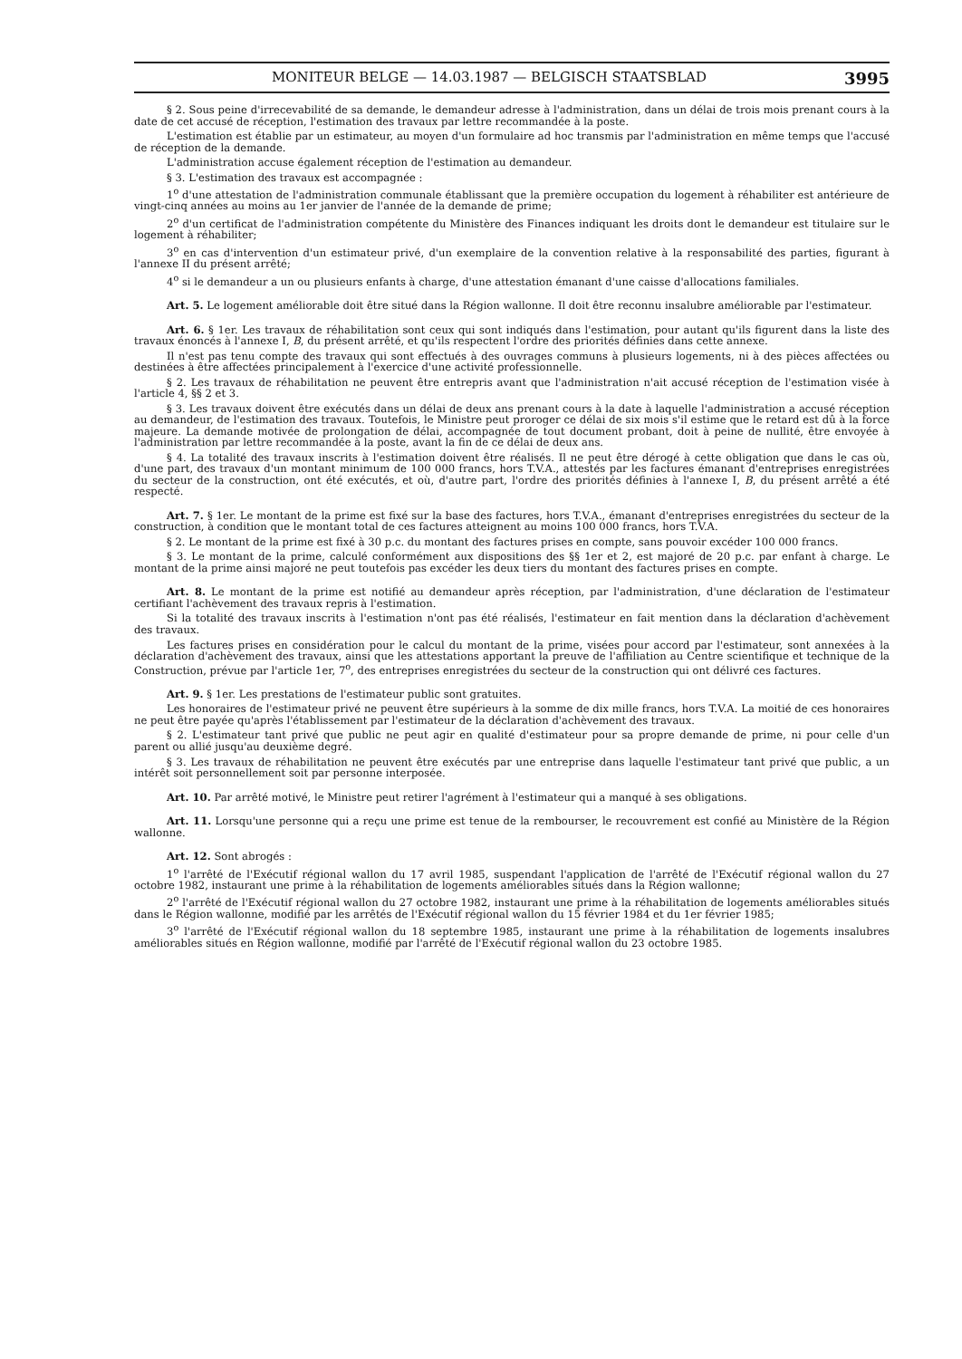MONITEUR BELGE — 14.03.1987 — BELGISCH STAATSBLAD 3995
§ 2. Sous peine d'irrecevabilité de sa demande, le demandeur adresse à l'administration, dans un délai de trois mois prenant cours à la date de cet accusé de réception, l'estimation des travaux par lettre recommandée à la poste.
L'estimation est établie par un estimateur, au moyen d'un formulaire ad hoc transmis par l'administration en même temps que l'accusé de réception de la demande.
L'administration accuse également réception de l'estimation au demandeur.
§ 3. L'estimation des travaux est accompagnée :
1<sup>o</sup> d'une attestation de l'administration communale établissant que la première occupation du logement à réhabiliter est antérieure de vingt-cinq années au moins au 1er janvier de l'année de la demande de prime;
2<sup>o</sup> d'un certificat de l'administration compétente du Ministère des Finances indiquant les droits dont le demandeur est titulaire sur le logement à réhabiliter;
3<sup>o</sup> en cas d'intervention d'un estimateur privé, d'un exemplaire de la convention relative à la responsabilité des parties, figurant à l'annexe II du présent arrêté;
4<sup>o</sup> si le demandeur a un ou plusieurs enfants à charge, d'une attestation émanant d'une caisse d'allocations familiales.
Art. 5. Le logement améliorable doit être situé dans la Région wallonne. Il doit être reconnu insalubre améliorable par l'estimateur.
Art. 6. § 1er. Les travaux de réhabilitation sont ceux qui sont indiqués dans l'estimation, pour autant qu'ils figurent dans la liste des travaux énoncés à l'annexe I, B, du présent arrêté, et qu'ils respectent l'ordre des priorités définies dans cette annexe.
Il n'est pas tenu compte des travaux qui sont effectués à des ouvrages communs à plusieurs logements, ni à des pièces affectées ou destinées à être affectées principalement à l'exercice d'une activité professionnelle.
§ 2. Les travaux de réhabilitation ne peuvent être entrepris avant que l'administration n'ait accusé réception de l'estimation visée à l'article 4, §§ 2 et 3.
§ 3. Les travaux doivent être exécutés dans un délai de deux ans prenant cours à la date à laquelle l'administration a accusé réception au demandeur, de l'estimation des travaux. Toutefois, le Ministre peut proroger ce délai de six mois s'il estime que le retard est dû à la force majeure. La demande motivée de prolongation de délai, accompagnée de tout document probant, doit à peine de nullité, être envoyée à l'administration par lettre recommandée à la poste, avant la fin de ce délai de deux ans.
§ 4. La totalité des travaux inscrits à l'estimation doivent être réalisés. Il ne peut être dérogé à cette obligation que dans le cas où, d'une part, des travaux d'un montant minimum de 100 000 francs, hors T.V.A., attestés par les factures émanant d'entreprises enregistrées du secteur de la construction, ont été exécutés, et où, d'autre part, l'ordre des priorités définies à l'annexe I, B, du présent arrêté a été respecté.
Art. 7. § 1er. Le montant de la prime est fixé sur la base des factures, hors T.V.A., émanant d'entreprises enregistrées du secteur de la construction, à condition que le montant total de ces factures atteignent au moins 100 000 francs, hors T.V.A.
§ 2. Le montant de la prime est fixé à 30 p.c. du montant des factures prises en compte, sans pouvoir excéder 100 000 francs.
§ 3. Le montant de la prime, calculé conformément aux dispositions des §§ 1er et 2, est majoré de 20 p.c. par enfant à charge. Le montant de la prime ainsi majoré ne peut toutefois pas excéder les deux tiers du montant des factures prises en compte.
Art. 8. Le montant de la prime est notifié au demandeur après réception, par l'administration, d'une déclaration de l'estimateur certifiant l'achèvement des travaux repris à l'estimation.
Si la totalité des travaux inscrits à l'estimation n'ont pas été réalisés, l'estimateur en fait mention dans la déclaration d'achèvement des travaux.
Les factures prises en considération pour le calcul du montant de la prime, visées pour accord par l'estimateur, sont annexées à la déclaration d'achèvement des travaux, ainsi que les attestations apportant la preuve de l'affiliation au Centre scientifique et technique de la Construction, prévue par l'article 1er, 7<sup>o</sup>, des entreprises enregistrées du secteur de la construction qui ont délivré ces factures.
Art. 9. § 1er. Les prestations de l'estimateur public sont gratuites.
Les honoraires de l'estimateur privé ne peuvent être supérieurs à la somme de dix mille francs, hors T.V.A. La moitié de ces honoraires ne peut être payée qu'après l'établissement par l'estimateur de la déclaration d'achèvement des travaux.
§ 2. L'estimateur tant privé que public ne peut agir en qualité d'estimateur pour sa propre demande de prime, ni pour celle d'un parent ou allié jusqu'au deuxième degré.
§ 3. Les travaux de réhabilitation ne peuvent être exécutés par une entreprise dans laquelle l'estimateur tant privé que public, a un intérêt soit personnellement soit par personne interposée.
Art. 10. Par arrêté motivé, le Ministre peut retirer l'agrément à l'estimateur qui a manqué à ses obligations.
Art. 11. Lorsqu'une personne qui a reçu une prime est tenue de la rembourser, le recouvrement est confié au Ministère de la Région wallonne.
Art. 12. Sont abrogés :
1<sup>o</sup> l'arrêté de l'Exécutif régional wallon du 17 avril 1985, suspendant l'application de l'arrêté de l'Exécutif régional wallon du 27 octobre 1982, instaurant une prime à la réhabilitation de logements améliorables situés dans la Région wallonne;
2<sup>o</sup> l'arrêté de l'Exécutif régional wallon du 27 octobre 1982, instaurant une prime à la réhabilitation de logements améliorables situés dans le Région wallonne, modifié par les arrêtés de l'Exécutif régional wallon du 15 février 1984 et du 1er février 1985;
3<sup>o</sup> l'arrêté de l'Exécutif régional wallon du 18 septembre 1985, instaurant une prime à la réhabilitation de logements insalubres améliorables situés en Région wallonne, modifié par l'arrêté de l'Exécutif régional wallon du 23 octobre 1985.